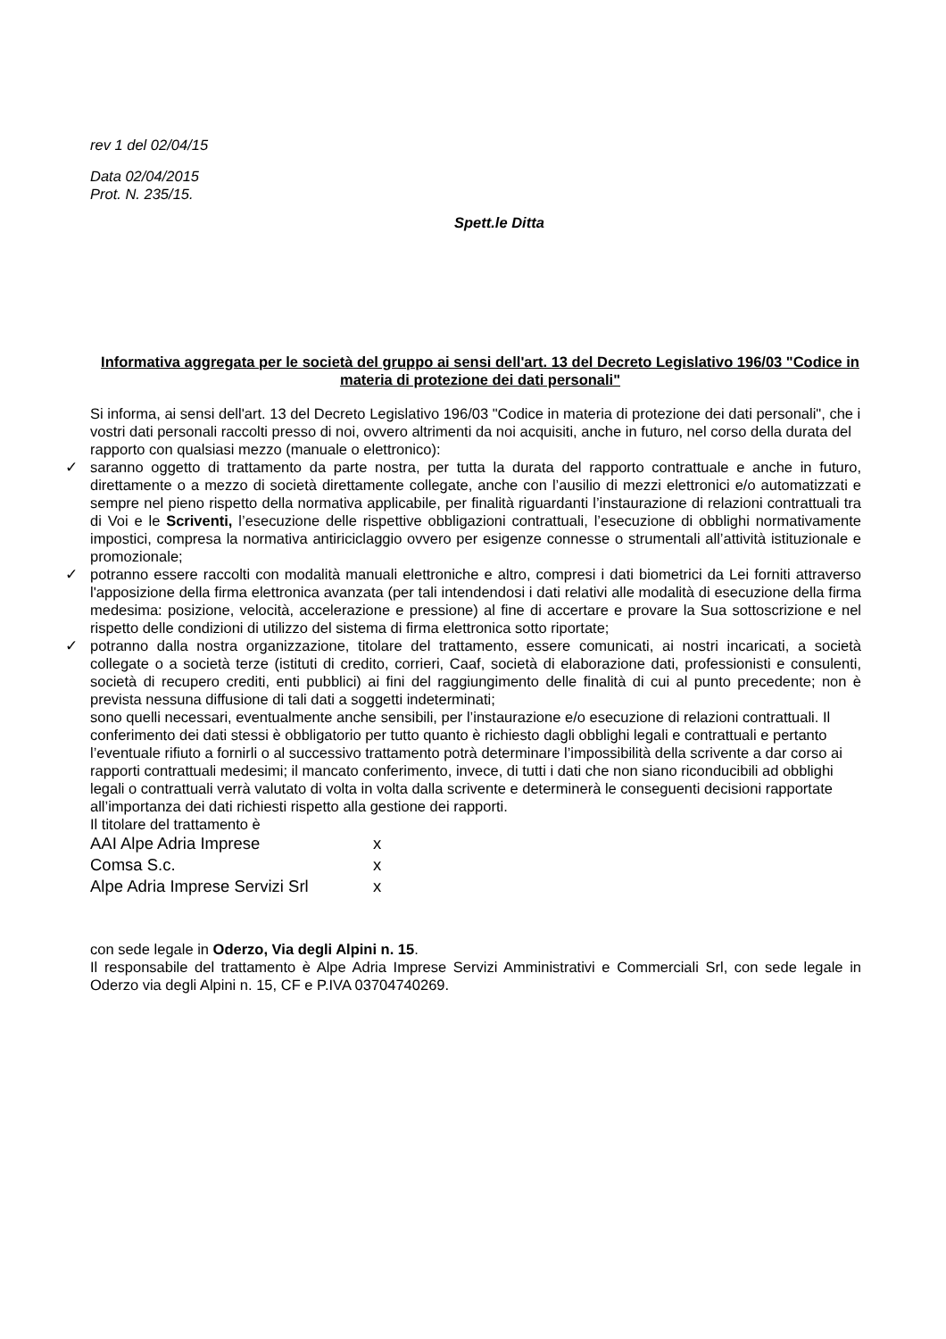rev 1 del 02/04/15
Data 02/04/2015
Prot. N. 235/15.
Spett.le Ditta
Informativa aggregata per le società del gruppo ai sensi dell'art. 13 del Decreto Legislativo 196/03 "Codice in materia di protezione dei dati personali"
Si informa, ai sensi dell'art. 13 del Decreto Legislativo 196/03 "Codice in materia di protezione dei dati personali", che i vostri dati personali raccolti presso di noi, ovvero altrimenti da noi acquisiti, anche in futuro, nel corso della durata del rapporto con qualsiasi mezzo (manuale o elettronico):
✓ saranno oggetto di trattamento da parte nostra, per tutta la durata del rapporto contrattuale e anche in futuro, direttamente o a mezzo di società direttamente collegate, anche con l’ausilio di mezzi elettronici e/o automatizzati e sempre nel pieno rispetto della normativa applicabile, per finalità riguardanti l’instaurazione di relazioni contrattuali tra di Voi e le Scriventi, l’esecuzione delle rispettive obbligazioni contrattuali, l’esecuzione di obblighi normativamente impostici, compresa la normativa antiriciclaggio ovvero per esigenze connesse o strumentali all’attività istituzionale e promozionale;
✓ potranno essere raccolti con modalità manuali elettroniche e altro, compresi i dati biometrici da Lei forniti attraverso l'apposizione della firma elettronica avanzata (per tali intendendosi i dati relativi alle modalità di esecuzione della firma medesima: posizione, velocità, accelerazione e pressione) al fine di accertare e provare la Sua sottoscrizione e nel rispetto delle condizioni di utilizzo del sistema di firma elettronica sotto riportate;
✓ potranno dalla nostra organizzazione, titolare del trattamento, essere comunicati, ai nostri incaricati, a società collegate o a società terze (istituti di credito, corrieri, Caaf, società di elaborazione dati, professionisti e consulenti, società di recupero crediti, enti pubblici) ai fini del raggiungimento delle finalità di cui al punto precedente; non è prevista nessuna diffusione di tali dati a soggetti indeterminati;
sono quelli necessari, eventualmente anche sensibili, per l’instaurazione e/o esecuzione di relazioni contrattuali. Il conferimento dei dati stessi è obbligatorio per tutto quanto è richiesto dagli obblighi legali e contrattuali e pertanto l’eventuale rifiuto a fornirli o al successivo trattamento potrà determinare l’impossibilità della scrivente a dar corso ai rapporti contrattuali medesimi; il mancato conferimento, invece, di tutti i dati che non siano riconducibili ad obblighi legali o contrattuali verrà valutato di volta in volta dalla scrivente e determinerà le conseguenti decisioni rapportate all’importanza dei dati richiesti rispetto alla gestione dei rapporti.
Il titolare del trattamento è
| AAI Alpe Adria Imprese | x |
| Comsa S.c. | x |
| Alpe Adria Imprese Servizi Srl | x |
con sede legale in Oderzo, Via degli Alpini n. 15.
Il responsabile del trattamento è Alpe Adria Imprese Servizi Amministrativi e Commerciali Srl, con sede legale in Oderzo via degli Alpini n. 15, CF e P.IVA 03704740269.